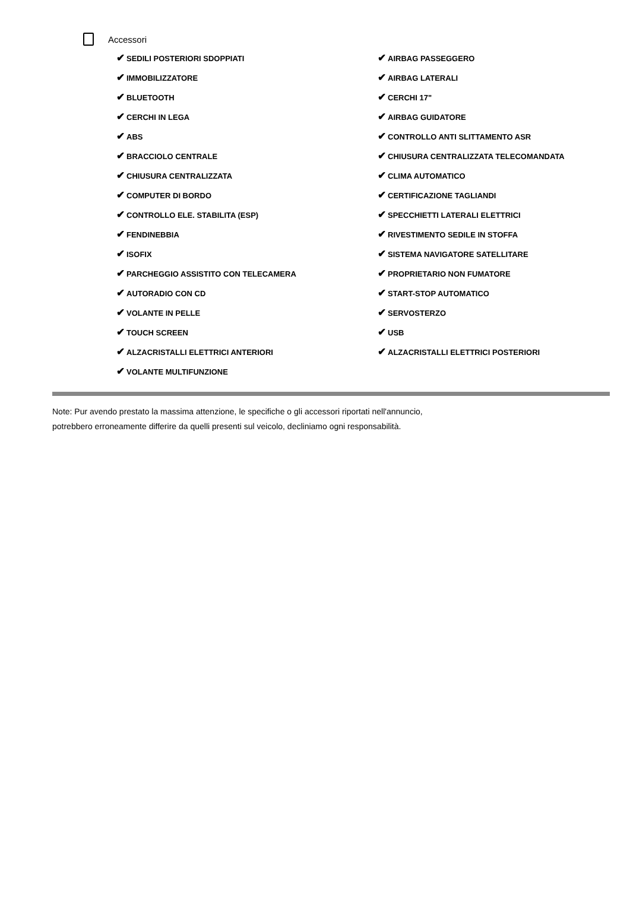Accessori
| ✔ SEDILI POSTERIORI SDOPPIATI | ✔ AIRBAG PASSEGGERO |
| ✔ IMMOBILIZZATORE | ✔ AIRBAG LATERALI |
| ✔ BLUETOOTH | ✔ CERCHI 17" |
| ✔ CERCHI IN LEGA | ✔ AIRBAG GUIDATORE |
| ✔ ABS | ✔ CONTROLLO ANTI SLITTAMENTO ASR |
| ✔ BRACCIOLO CENTRALE | ✔ CHIUSURA CENTRALIZZATA TELECOMANDATA |
| ✔ CHIUSURA CENTRALIZZATA | ✔ CLIMA AUTOMATICO |
| ✔ COMPUTER DI BORDO | ✔ CERTIFICAZIONE TAGLIANDI |
| ✔ CONTROLLO ELE. STABILITA (ESP) | ✔ SPECCHIETTI LATERALI ELETTRICI |
| ✔ FENDINEBBIA | ✔ RIVESTIMENTO SEDILE IN STOFFA |
| ✔ ISOFIX | ✔ SISTEMA NAVIGATORE SATELLITARE |
| ✔ PARCHEGGIO ASSISTITO CON TELECAMERA | ✔ PROPRIETARIO NON FUMATORE |
| ✔ AUTORADIO CON CD | ✔ START-STOP AUTOMATICO |
| ✔ VOLANTE IN PELLE | ✔ SERVOSTERZO |
| ✔ TOUCH SCREEN | ✔ USB |
| ✔ ALZACRISTALLI ELETTRICI ANTERIORI | ✔ ALZACRISTALLI ELETTRICI POSTERIORI |
| ✔ VOLANTE MULTIFUNZIONE | |
Note: Pur avendo prestato la massima attenzione, le specifiche o gli accessori riportati nell'annuncio,
potrebbero erroneamente differire da quelli presenti sul veicolo, decliniamo ogni responsabilità.